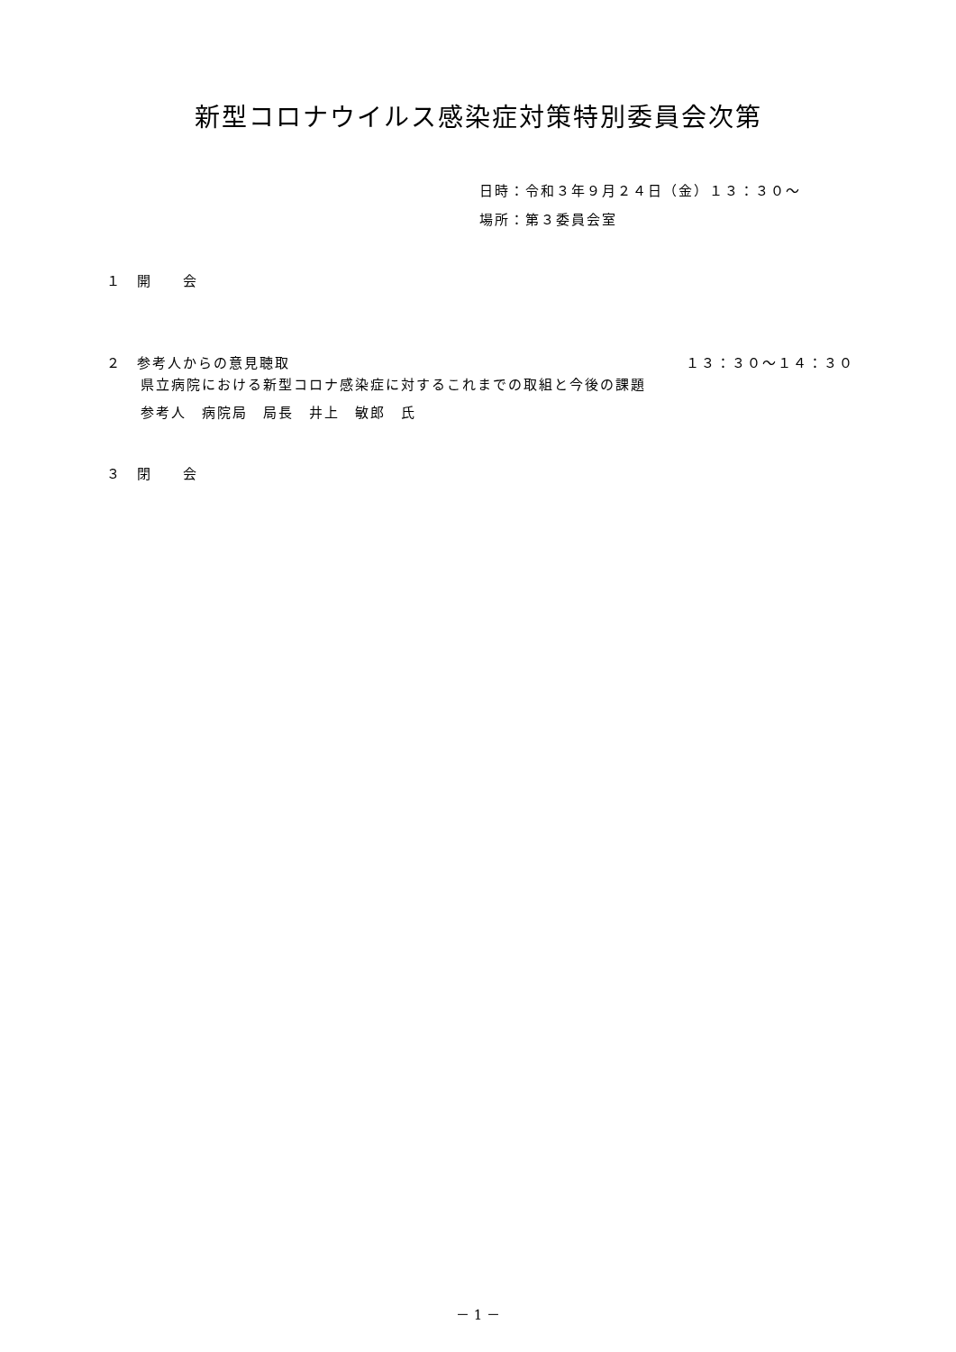新型コロナウイルス感染症対策特別委員会次第
日時：令和３年９月２４日（金）１３：３０～
場所：第３委員会室
１　開　　会
２　参考人からの意見聴取 １３：３０～１４：３０
県立病院における新型コロナ感染症に対するこれまでの取組と今後の課題
参考人　病院局　局長　井上　敏郎　氏
３　閉　　会
－ 1 －